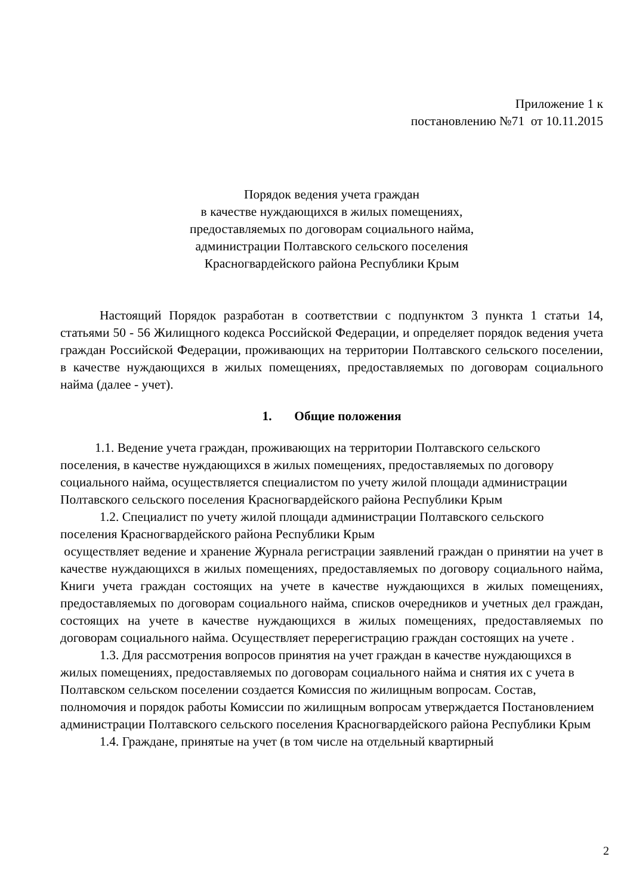Приложение 1 к
постановлению №71 от 10.11.2015
Порядок ведения учета граждан
в качестве нуждающихся в жилых помещениях,
предоставляемых по договорам социального найма,
администрации Полтавского сельского поселения
Красногвардейского района Республики Крым
Настоящий Порядок разработан в соответствии с подпунктом 3 пункта 1 статьи 14, статьями 50 - 56 Жилищного кодекса Российской Федерации, и определяет порядок ведения учета граждан Российской Федерации, проживающих на территории Полтавского сельского поселении, в качестве нуждающихся в жилых помещениях, предоставляемых по договорам социального найма (далее - учет).
1. Общие положения
1.1. Ведение учета граждан, проживающих на территории Полтавского сельского поселения, в качестве нуждающихся в жилых помещениях, предоставляемых по договору социального найма, осуществляется специалистом по учету жилой площади администрации Полтавского сельского поселения Красногвардейского района Республики Крым
1.2. Специалист по учету жилой площади администрации Полтавского сельского поселения Красногвардейского района Республики Крым
осуществляет ведение и хранение Журнала регистрации заявлений граждан о принятии на учет в качестве нуждающихся в жилых помещениях, предоставляемых по договору социального найма, Книги учета граждан состоящих на учете в качестве нуждающихся в жилых помещениях, предоставляемых по договорам социального найма, списков очередников и учетных дел граждан, состоящих на учете в качестве нуждающихся в жилых помещениях, предоставляемых по договорам социального найма. Осуществляет перерегистрацию граждан состоящих на учете .
1.3. Для рассмотрения вопросов принятия на учет граждан в качестве нуждающихся в жилых помещениях, предоставляемых по договорам социального найма и снятия их с учета в Полтавском сельском поселении создается Комиссия по жилищным вопросам. Состав, полномочия и порядок работы Комиссии по жилищным вопросам утверждается Постановлением администрации Полтавского сельского поселения Красногвардейского района Республики Крым
1.4. Граждане, принятые на учет (в том числе на отдельный квартирный
2